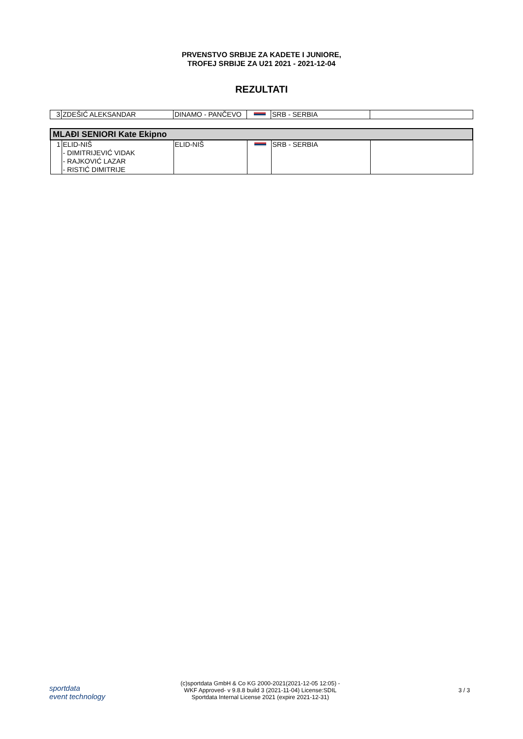PRVENSTVO SRBIJE ZA KADETE I JUNIORE,
TROFEJ SRBIJE ZA U21 2021 - 2021-12-04
REZULTATI
| 3 | ZDEŠIĆ ALEKSANDAR | DINAMO - PANČEVO | | SRB - SERBIA | |
| MLAĐI SENIORI Kate Ekipno | | | | | |
| 1 | ELID-NIŠ - DIMITRIJEVIĆ VIDAK - RAJKOVIĆ LAZAR - RISTIĆ DIMITRIJE | ELID-NIŠ | | SRB - SERBIA | |
sportdata
event technology
(c)sportdata GmbH & Co KG 2000-2021(2021-12-05 12:05) -
WKF Approved- v 9.8.8 build 3 (2021-11-04) License:SDIL
Sportdata Internal License 2021 (expire 2021-12-31)
3 / 3